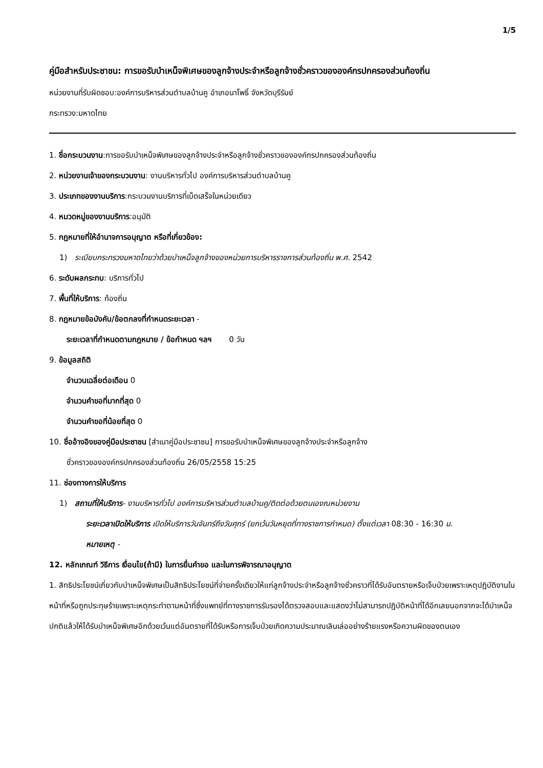1/5
คู่มือสำหรับประชาชน: การขอรับบำเหน็จพิเศษของลูกจ้างประจำหรือลูกจ้างชั่วคราวขององค์กรปกครองส่วนท้องถิ่น
หน่วยงานที่รับผิดชอบ:องค์การบริหารส่วนตำบลบ้านคู อำเภอนาโพธิ์ จังหวัดบุรีรัมย์
กระทรวง:มหาดไทย
1. ชื่อกระบวนงาน:การขอรับบำเหน็จพิเศษของลูกจ้างประจำหรือลูกจ้างชั่วคราวขององค์กรปกครองส่วนท้องถิ่น
2. หน่วยงานเจ้าของกระบวนงาน: งานบริหารทั่วไป องค์การบริหารส่วนตำบลบ้านคู
3. ประเภทของงานบริการ:กระบวนงานบริการที่เบ็ดเสร็จในหน่วยเดียว
4. หมวดหมู่ของงานบริการ:อนุมัติ
5. กฎหมายที่ให้อำนาจการอนุญาต หรือที่เกี่ยวข้อง:
1) ระเบียบกระทรวงมหาดไทยว่าด้วยบำเหน็จลูกจ้างของหน่วยการบริหารราชการส่วนท้องถิ่น พ.ศ. 2542
6. ระดับผลกระทบ: บริการทั่วไป
7. พื้นที่ให้บริการ: ท้องถิ่น
8. กฎหมายข้อบังคับ/ข้อตกลงที่กำหนดระยะเวลา -
ระยะเวลาที่กำหนดตามกฎหมาย / ข้อกำหนด ฯลฯ 0 วัน
9. ข้อมูลสถิติ
จำนวนเฉลี่ยต่อเดือน 0
จำนวนคำขอที่มากที่สุด 0
จำนวนคำขอที่น้อยที่สุด 0
10. ชื่ออ้างอิงของคู่มือประชาชน [สำเนาคู่มือประชาชน] การขอรับบำเหน็จพิเศษของลูกจ้างประจำหรือลูกจ้าง
ชั่วคราวขององค์กรปกครองส่วนท้องถิ่น 26/05/2558 15:25
11. ช่องทางการให้บริการ
1) สถานที่ให้บริการ- งานบริหารทั่วไป องค์การบริหารส่วนตำบลบ้านคู/ติดต่อด้วยตนเองณหน่วยงาน
ระยะเวลาเปิดให้บริการ เปิดให้บริการวันจันทร์ถึงวันศุกร์ (ยกเว้นวันหยุดที่ทางราชการกำหนด) ตั้งแต่เวลา 08:30 - 16:30 น.
หมายเหตุ -
12. หลักเกณฑ์ วิธีการ เงื่อนไข(ถ้ามี) ในการยื่นคำขอ และในการพิจารณาอนุญาต
1. สิทธิประโยชน์เกี่ยวกับบำเหน็จพิเศษเป็นสิทธิประโยชน์ที่จ่ายครั้งเดียวให้แก่ลูกจ้างประจำหรือลูกจ้างชั่วคราวที่ได้รับอันตรายหรือเจ็บป่วยเพราะเหตุปฏิบัติงานในหน้าที่หรือถูกประทุษร้ายเพราะเหตุกระทำตามหน้าที่ซึ่งแพทย์ที่ทางราชการรับรองได้ตรวจสอบและแสดงว่าไม่สามารถปฏิบัติหน้าที่ได้อีกเลยนอกจากจะได้บำเหน็จปกติแล้วให้ได้รับบำเหน็จพิเศษอีกด้วยเว้นแต่อันตรายที่ได้รับหรือการเจ็บป่วยเกิดความประมาณเลินเล่ออย่างร้ายแรงหรือความผิดของตนเอง